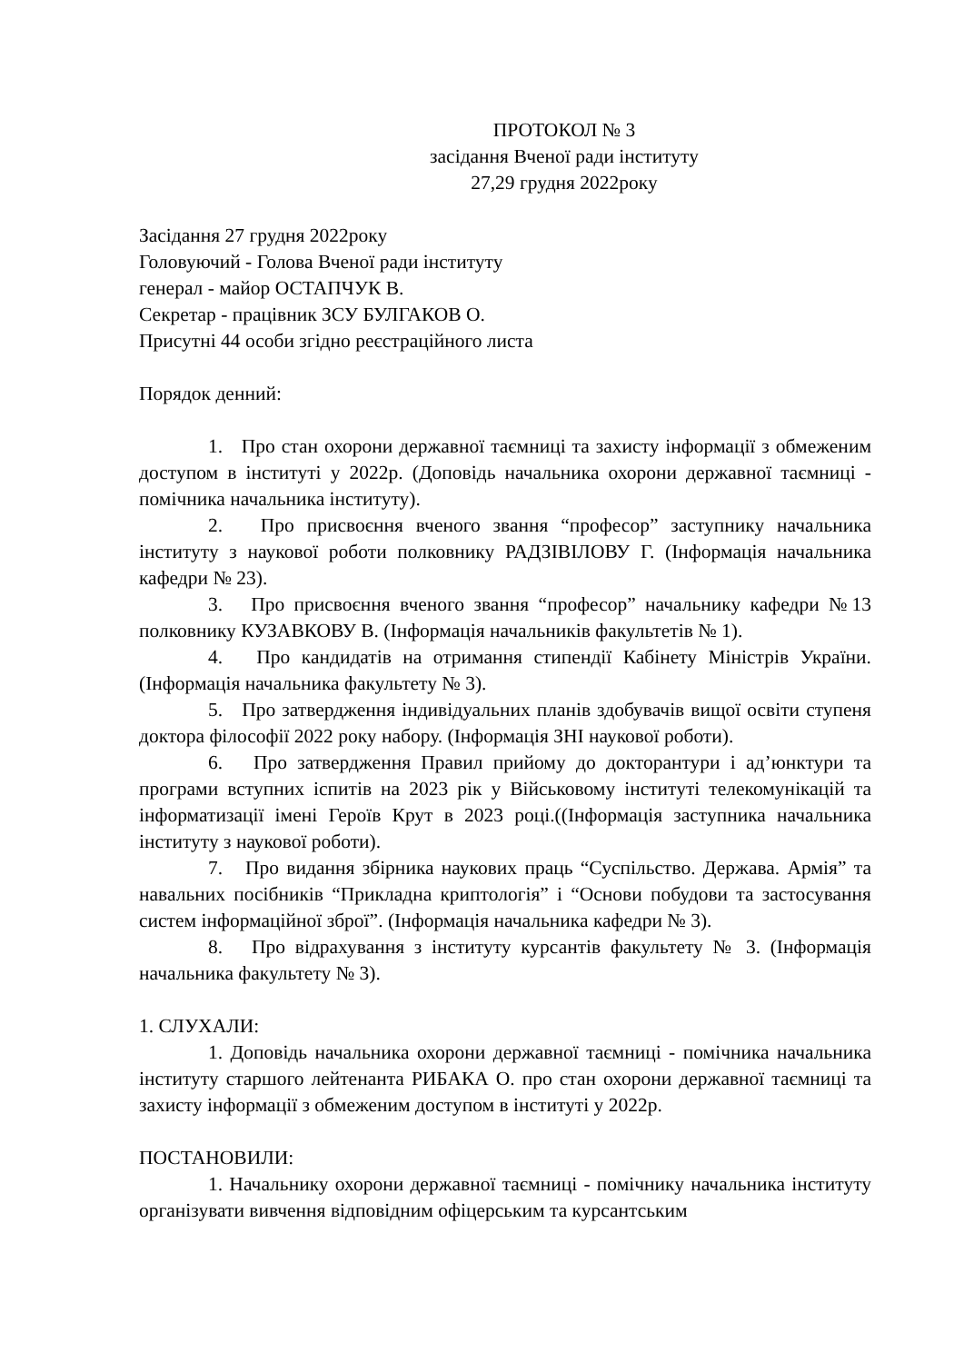ПРОТОКОЛ № 3
засідання Вченої ради інституту
27,29 грудня 2022року
Засідання 27 грудня 2022року
Головуючий - Голова Вченої ради інституту
генерал - майор ОСТАПЧУК В.
Секретар - працівник ЗСУ БУЛГАКОВ О.
Присутні 44 особи згідно реєстраційного листа
Порядок денний:
1. Про стан охорони державної таємниці та захисту інформації з обмеженим доступом в інституті у 2022р. (Доповідь начальника охорони державної таємниці - помічника начальника інституту).
2. Про присвоєння вченого звання “професор” заступнику начальника інституту з наукової роботи полковнику РАДЗІВІЛОВУ Г. (Інформація начальника кафедри № 23).
3. Про присвоєння вченого звання “професор” начальнику кафедри №13 полковнику КУЗАВКОВУ В. (Інформація начальників факультетів № 1).
4. Про кандидатів на отримання стипендії Кабінету Міністрів України. (Інформація начальника факультету № 3).
5. Про затвердження індивідуальних планів здобувачів вищої освіти ступеня доктора філософії 2022 року набору. (Інформація ЗНІ наукової роботи).
6. Про затвердження Правил прийому до докторантури і ад’юнктури та програми вступних іспитів на 2023 рік у Військовому інституті телекомунікацій та інформатизації імені Героїв Крут в 2023 році.((Інформація заступника начальника інституту з наукової роботи).
7. Про видання збірника наукових праць “Суспільство. Держава. Армія” та навальних посібників “Прикладна криптологія” і “Основи побудови та застосування систем інформаційної зброї”. (Інформація начальника кафедри № 3).
8. Про відрахування з інституту курсантів факультету № 3. (Інформація начальника факультету № 3).
1. СЛУХАЛИ:
1. Доповідь начальника охорони державної таємниці - помічника начальника інституту старшого лейтенанта РИБАКА О. про стан охорони державної таємниці та захисту інформації з обмеженим доступом в інституті у 2022р.
ПОСТАНОВИЛИ:
1. Начальнику охорони державної таємниці - помічнику начальника інституту організувати вивчення відповідним офіцерським та курсантським